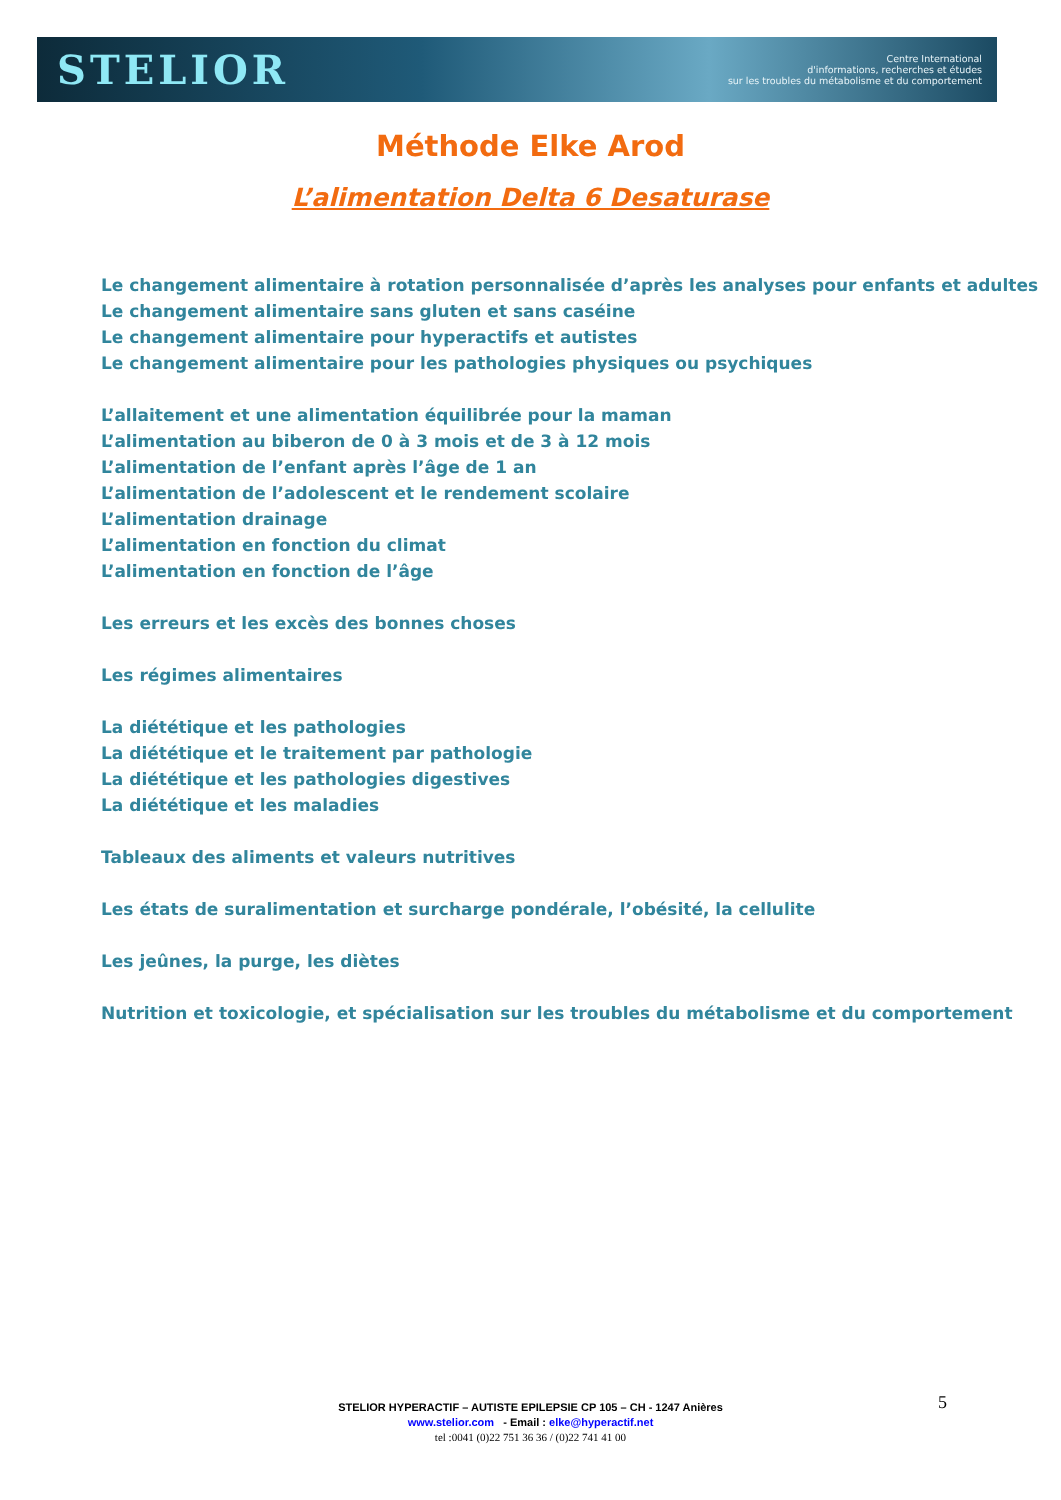STELIOR
Centre International
d'informations, recherches et études
sur les troubles du métabolisme et du comportement
Méthode Elke Arod
L’alimentation Delta 6 Desaturase
Le changement alimentaire à rotation personnalisée d’après les analyses pour enfants et adultes
Le changement alimentaire sans gluten et sans caséine
Le changement alimentaire pour hyperactifs et autistes
Le changement alimentaire pour les pathologies physiques ou psychiques
L’allaitement et une alimentation équilibrée pour la maman
L’alimentation au biberon de 0 à 3 mois et de 3 à 12 mois
L’alimentation de l’enfant après l’âge de 1 an
L’alimentation de l’adolescent et le rendement scolaire
L’alimentation drainage
L’alimentation en fonction du climat
L’alimentation en fonction de l’âge
Les erreurs et les excès des bonnes choses
Les régimes alimentaires
La diététique et les pathologies
La diététique et le traitement par pathologie
La diététique et les pathologies digestives
La diététique et les maladies
Tableaux des aliments et valeurs nutritives
Les états de suralimentation et surcharge pondérale, l’obésité, la cellulite
Les jeûnes, la purge, les diètes
Nutrition et toxicologie, et spécialisation sur les troubles du métabolisme et du comportement
5
STELIOR HYPERACTIF – AUTISTE EPILEPSIE CP 105 – CH - 1247 Anières
www.stelior.com - Email : elke@hyperactif.net
tel :0041 (0)22 751 36 36 / (0)22 741 41 00